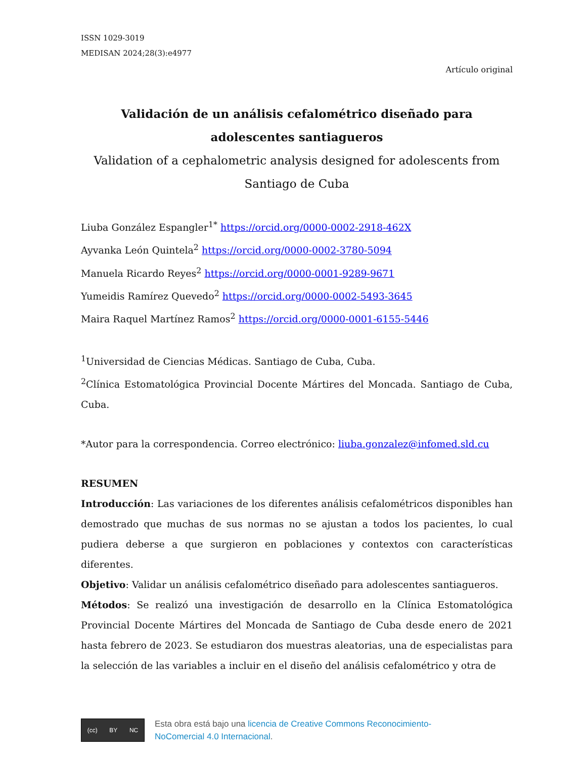ISSN 1029-3019
MEDISAN 2024;28(3):e4977
Artículo original
Validación de un análisis cefalométrico diseñado para adolescentes santiagueros
Validation of a cephalometric analysis designed for adolescents from Santiago de Cuba
Liuba González Espangler<sup>1*</sup> https://orcid.org/0000-0002-2918-462X
Ayvanka León Quintela<sup>2</sup> https://orcid.org/0000-0002-3780-5094
Manuela Ricardo Reyes<sup>2</sup> https://orcid.org/0000-0001-9289-9671
Yumeidis Ramírez Quevedo<sup>2</sup> https://orcid.org/0000-0002-5493-3645
Maira Raquel Martínez Ramos<sup>2</sup> https://orcid.org/0000-0001-6155-5446
<sup>1</sup> Universidad de Ciencias Médicas. Santiago de Cuba, Cuba.
<sup>2</sup> Clínica Estomatológica Provincial Docente Mártires del Moncada. Santiago de Cuba, Cuba.
*Autor para la correspondencia. Correo electrónico: liuba.gonzalez@infomed.sld.cu
RESUMEN
Introducción: Las variaciones de los diferentes análisis cefalométricos disponibles han demostrado que muchas de sus normas no se ajustan a todos los pacientes, lo cual pudiera deberse a que surgieron en poblaciones y contextos con características diferentes.
Objetivo: Validar un análisis cefalométrico diseñado para adolescentes santiagueros.
Métodos: Se realizó una investigación de desarrollo en la Clínica Estomatológica Provincial Docente Mártires del Moncada de Santiago de Cuba desde enero de 2021 hasta febrero de 2023. Se estudiaron dos muestras aleatorias, una de especialistas para la selección de las variables a incluir en el diseño del análisis cefalométrico y otra de
(cc) BY NC
Esta obra está bajo una licencia de Creative Commons Reconocimiento-
NoComercial 4.0 Internacional.